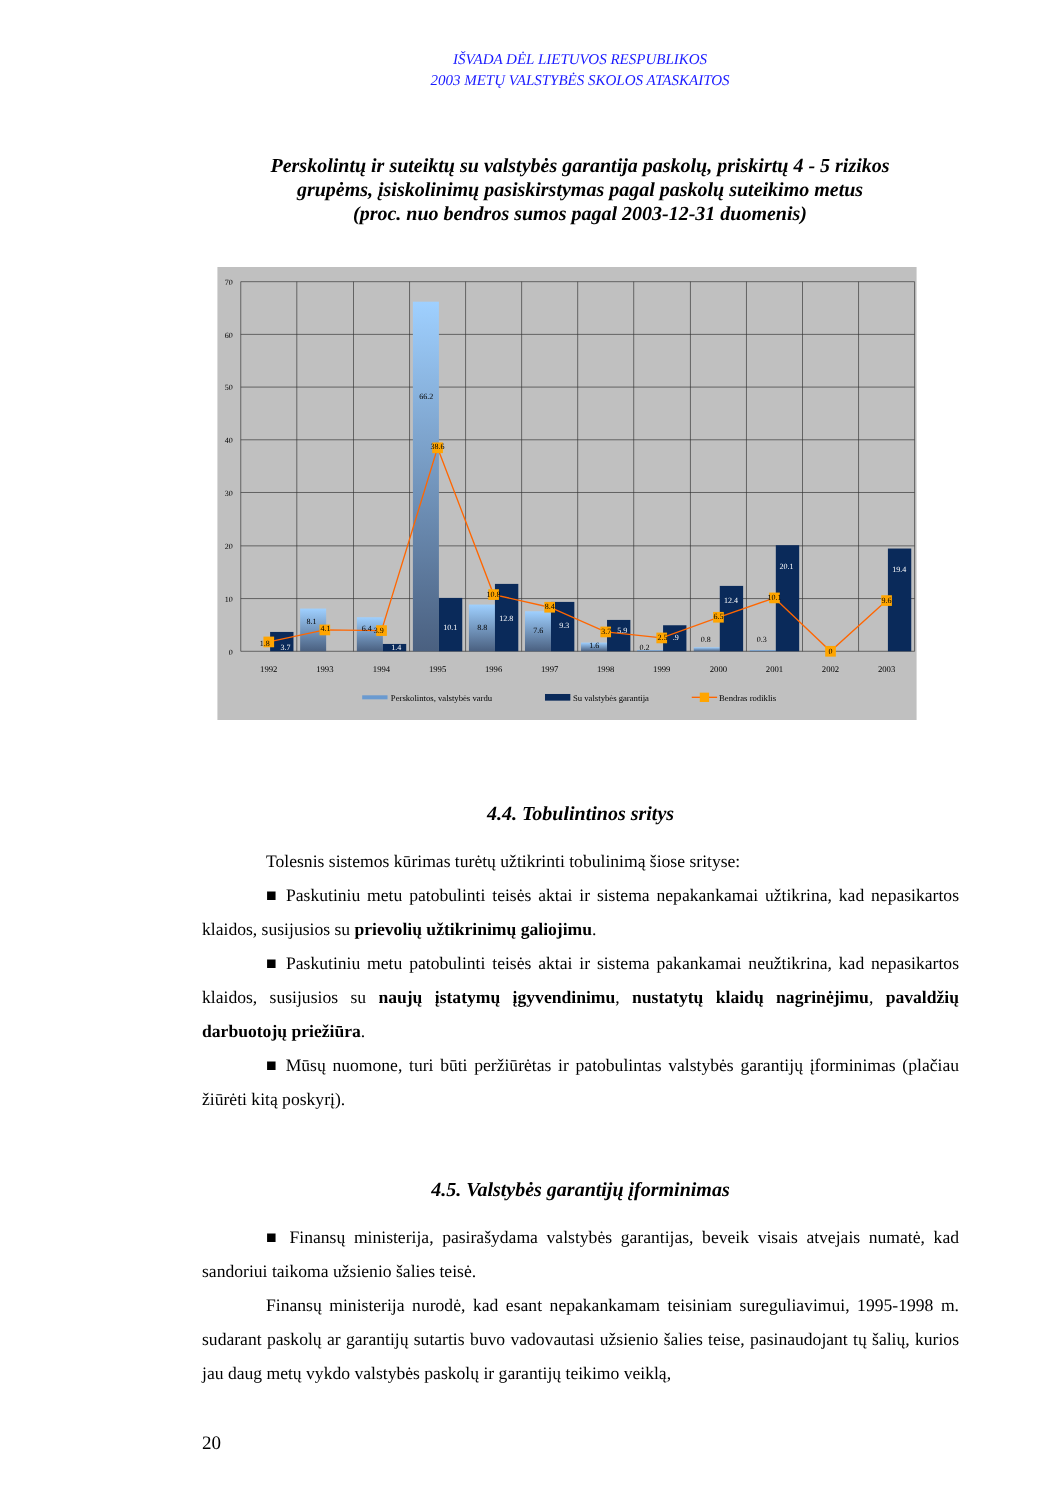IŠVADA DĖL LIETUVOS RESPUBLIKOS
2003 METŲ VALSTYBĖS SKOLOS ATASKAITOS
Perskolintų ir suteiktų su valstybės garantija paskolų, priskirtų 4 - 5 rizikos
grupėms, įsiskolinimų pasiskirstymas pagal paskolų suteikimo metus
(proc. nuo bendros sumos pagal 2003-12-31 duomenis)
70
60
50
40
30
20
10
0
1.8
3.7
8.1
4.1
6.4
3.9
1.4
66.2
38.6
10.1
8.8
10.8
12.8
7.6
8.4
9.3
1.6
3.7
5.9
0.2
2.5
.9
0.8
6.5
12.4
0.3
10.1
20.1
0
9.6
19.4
1992
1993
1994
1995
1996
1997
1998
1999
2000
2001
2002
2003
Perskolintos, valstybės vardu
Su valstybės garantija
Bendras rodiklis
4.4. Tobulintinos sritys
Tolesnis sistemos kūrimas turėtų užtikrinti tobulinimą šiose srityse:
■ Paskutiniu metu patobulinti teisės aktai ir sistema nepakankamai užtikrina, kad nepasikartos klaidos, susijusios su prievolių užtikrinimų galiojimu.
■ Paskutiniu metu patobulinti teisės aktai ir sistema pakankamai neužtikrina, kad nepasikartos klaidos, susijusios su naujų įstatymų įgyvendinimu, nustatytų klaidų nagrinėjimu, pavaldžių darbuotojų priežiūra.
■ Mūsų nuomone, turi būti peržiūrėtas ir patobulintas valstybės garantijų įforminimas (plačiau žiūrėti kitą poskyrį).
4.5. Valstybės garantijų įforminimas
■ Finansų ministerija, pasirašydama valstybės garantijas, beveik visais atvejais numatė, kad sandoriui taikoma užsienio šalies teisė.
Finansų ministerija nurodė, kad esant nepakankamam teisiniam sureguliavimui, 1995-1998 m. sudarant paskolų ar garantijų sutartis buvo vadovautasi užsienio šalies teise, pasinaudojant tų šalių, kurios jau daug metų vykdo valstybės paskolų ir garantijų teikimo veiklą,
20